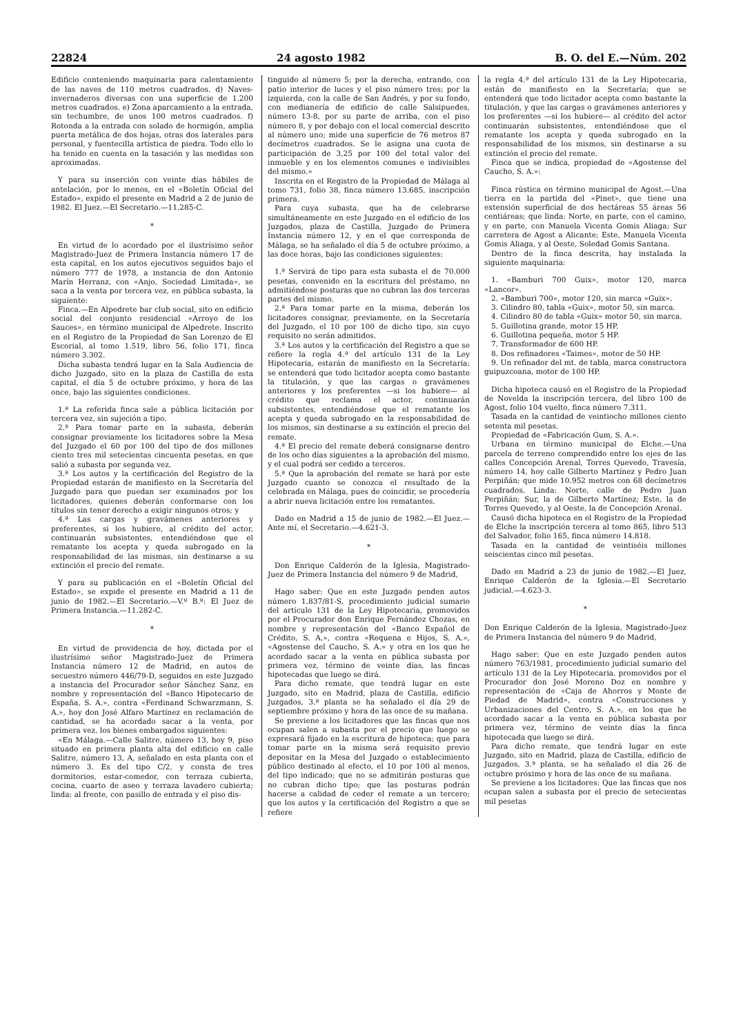22824 24 agosto 1982 B. O. del E.—Núm. 202
Edificio conteniendo maquinaria para calentamiento de las naves de 110 metros cuadrados. d) Naves-invernaderos diversas con una superficie de 1.200 metros cuadrados. e) Zona aparcamiento a la entrada, sin techumbre, de unos 100 metros cuadrados. f) Rotonda a la entrada con solado de hormigón, amplia puerta metálica de dos hojas, otras dos laterales para personal, y fuentecilla artística de piedra. Todo ello lo ha tenido en cuenta en la tasación y las medidas son aproximadas.
Y para su inserción con veinte días hábiles de antelación, por lo menos, en el «Boletín Oficial del Estado», expido el presente en Madrid a 2 de junio de 1982. El Juez.—El Secretario.—11.285-C.
*
En virtud de lo acordado por el ilustrísimo señor Magistrado-Juez de Primera Instancia número 17 de esta capital, en los autos ejecutivos seguidos bajo el número 777 de 1978, a instancia de don Antonio Marín Herranz, con «Anjo, Sociedad Limitada», se saca a la venta por tercera vez, en pública subasta, la siguiente:
Finca.—En Alpedrete bar club social, sito en edificio social del conjunto residencial «Arroyo de los Sauces», en término municipal de Alpedrete. Inscrito en el Registro de la Propiedad de San Lorenzo de El Escorial, al tomo 1.519, libro 56, folio 171, finca número 3.302.
Dicha subasta tendrá lugar en la Sala Audiencia de dicho Juzgado, sito en la plaza de Castilla de esta capital, el día 5 de octubre próximo, y hora de las once, bajo las siguientes condiciones.
1.ª La referida finca sale a pública licitación por tercera vez, sin sujeción a tipo.
2.ª Para tomar parte en la subasta, deberán consignar previamente los licitadores sobre la Mesa del Juzgado el 60 por 100 del tipo de dos millones ciento tres mil setecientas cincuenta pesetas, en que salió a subasta por segunda vez.
3.ª Los autos y la certificación del Registro de la Propiedad estarán de manifiesto en la Secretaría del Juzgado para que puedan ser examinados por los licitadores, quienes deberán conformarse con los títulos sin tener derecho a exigir ningunos otros; y
4.ª Las cargas y gravámenes anteriores y preferentes, si los hubiere, al crédito del actor, continuarán subsistentes, entendiéndose que el rematante los acepta y queda subrogado en la responsabilidad de las mismas, sin destinarse a su extinción el precio del remate.
Y para su publicación en el «Boletín Oficial del Estado», se expide el presente en Madrid a 11 de junio de 1982.—El Secretario.—V.º B.º: El Juez de Primera Instancia.—11.282-C.
*
En virtud de providencia de hoy, dictada por el ilustrísimo señor Magistrado-Juez de Primera Instancia número 12 de Madrid, en autos de secuestro número 446/79-D, seguidos en este Juzgado a instancia del Procurador señor Sánchez Sanz, en nombre y representación del «Banco Hipotecario de España, S. A.», contra «Ferdinand Schwarzmann, S. A.», hoy don José Alfaro Martínez en reclamación de cantidad, se ha acordado sacar a la venta, por primera vez, los bienes embargados siguientes:
«En Málaga.—Calle Salitre, número 13, hoy 9, piso situado en primera planta alta del edificio en calle Salitre, número 13, A, señalado en esta planta con el número 3. Es del tipo C/2, y consta de tres dormitorios, estar-comedor, con terraza cubierta, cocina, cuarto de aseo y terraza lavadero cubierta; linda: al frente, con pasillo de entrada y el piso dis-
tinguido al número 5; por la derecha, entrando, con patio interior de luces y el piso número tres; por la izquierda, con la calle de San Andrés, y por su fondo, con medianería de edificio de calle Salsipuedes, número 13-8, por su parte de arriba, con el piso número 8, y por debajo con el local comercial descrito al número uno; mide una superficie de 76 metros 87 decímetros cuadrados. Se le asigna una cuota de participación de 3,25 por 100 del total valor del inmueble y en los elementos comunes e indivisibles del mismo.»
Inscrita en el Registro de la Propiedad de Málaga al tomo 731, folio 38, finca número 13.685, inscripción primera.
Para cuya subasta, que ha de celebrarse simultáneamente en este Juzgado en el edificio de los Juzgados, plaza de Castilla, Juzgado de Primera Instancia número 12, y en el que corresponda de Málaga, se ha señalado el día 5 de octubre próximo, a las doce horas, bajo las condiciones siguientes:
1.ª Servirá de tipo para esta subasta el de 70.000 pesetas, convenido en la escritura del préstamo, no admitiéndose posturas que no cubran las dos terceras partes del mismo.
2.ª Para tomar parte en la misma, deberán los licitadores consignar, previamente, en la Secretaría del Juzgado, el 10 por 100 de dicho tipo, sin cuyo requisito no serán admitidos.
3.ª Los autos y la certificación del Registro a que se refiere la regla 4.ª del artículo 131 de la Ley Hipotecaria, estarán de manifiesto en la Secretaría; se entenderá que todo licitador acepta como bastante la titulación, y que las cargas o gravámenes anteriores y los preferentes —si los hubiere— al crédito que reclama el actor, continuarán subsistentes, entendiéndose que el rematante los acepta y queda subrogado en la responsabilidad de los mismos, sin destinarse a su extinción el precio del remate.
4.ª El precio del remate deberá consignarse dentro de los ocho días siguientes a la aprobación del mismo, y el cual podrá ser cedido a terceros.
5.ª Que la aprobación del remate se hará por este Juzgado cuanto se conozca el resultado de la celebrada en Málaga, pues de coincidir, se procedería a abrir nueva licitación entre los rematantes.
Dado en Madrid a 15 de junio de 1982.—El Juez.—Ante mí, el Secretario.—4.621-3.
*
Don Enrique Calderón de la Iglesia, Magistrado-Juez de Primera Instancia del número 9 de Madrid,
Hago saber: Que en este Juzgado penden autos número 1.837/81-S, procedimiento judicial sumario del artículo 131 de la Ley Hipotecaria, promovidos por el Procurador don Enrique Fernández Chozas, en nombre y representación del «Banco Español de Crédito, S. A.», contra «Requena e Hijos, S. A.», «Agostense del Caucho, S. A.» y otra en los que he acordado sacar a la venta en pública subasta por primera vez, término de veinte días, las fincas hipotecadas que luego se dirá.
Para dicho remate, que tendrá lugar en este Juzgado, sito en Madrid, plaza de Castilla, edificio Juzgados, 3.ª planta se ha señalado el día 29 de septiembre próximo y hora de las once de su mañana.
Se previene a los licitadores que las fincas que nos ocupan salen a subasta por el precio que luego se expresará fijado en la escritura de hipoteca; que para tomar parte en la misma será requisito previo depositar en la Mesa del Juzgado o establecimiento público destinado al efecto, el 10 por 100 al menos, del tipo indicado; que no se admitirán posturas que no cubran dicho tipo; que las posturas podrán hacerse a calidad de ceder el remate a un tercero; que los autos y la certificación del Registro a que se refiere
la regla 4.ª del artículo 131 de la Ley Hipotecaria, están de manifiesto en la Secretaría; que se entenderá que todo licitador acepta como bastante la titulación, y que las cargas o gravámenes anteriores y los preferentes —si los hubiere— al crédito del actor continuarán subsistentes, entendiéndose que el rematante los acepta y queda subrogado en la responsabilidad de los mismos, sin destinarse a su extinción el precio del remate.
Finca que se indica, propiedad de «Agostense del Caucho, S. A.»:
Finca rústica en término municipal de Agost.—Una tierra en la partida del «Pinet», que tiene una extensión superficial de dos hectáreas 55 áreas 56 centiáreas; que linda: Norte, en parte, con el camino, y en parte, con Manuela Vicenta Gomis Aliaga; Sur carretera de Agost a Alicante; Este, Manuela Vicenta Gomis Aliaga, y al Oeste, Soledad Gomis Santana.
Dentro de la finca descrita, hay instalada la siguiente maquinaria:
1. «Bamburi 700 Guix», motor 120, marca «Lancor».
2. «Bamburi 700», motor 120, sin marca «Guix».
3. Cilindro 80, tabla «Guix», motor 50, sin marca.
4. Cilindro 80 de tabla «Guix» motor 50, sin marca.
5. Guillotina grande, motor 15 HP.
6. Guillotina pequeña, motor 5 HP.
7. Transformador de 600 HP.
8. Dos refinadores «Taimes», motor de 50 HP.
9. Un refinador del mt. de tabla, marca constructora guipuzcoana, motor de 100 HP.
Dicha hipoteca causó en el Registro de la Propiedad de Novelda la inscripción tercera, del libro 100 de Agost, folio 104 vuelto, finca número 7.311.
Tasada en la cantidad de veintiocho millones ciento setenta mil pesetas.
Propiedad de «Fabricación Gum, S. A.».
Urbana en término municipal de Elche.—Una parcela de terreno comprendido entre los ejes de las calles Concepción Arenal, Torres Quevedo, Travesía, número 14, hoy calle Gilberto Martínez y Pedro Juan Perpiñán; que mide 10.952 metros con 68 decímetros cuadrados. Linda: Norte, calle de Pedro Juan Perpiñán; Sur, la de Gilberto Martínez; Este, la de Torres Quevedo, y al Oeste, la de Concepción Arenal.
Causó dicha hipoteca en el Registro de la Propiedad de Elche la inscripción tercera al tomo 865, libro 513 del Salvador, folio 165, finca número 14.818.
Tasada en la cantidad de veintiséis millones seiscientas cinco mil pesetas.
Dado en Madrid a 23 de junio de 1982.—El Juez, Enrique Calderón de la Iglesia.—El Secretario judicial.—4.623-3.
*
Don Enrique Calderón de la Iglesia, Magistrado-Juez de Primera Instancia del número 9 de Madrid,
Hago saber: Que en este Juzgado penden autos número 763/1981, procedimiento judicial sumario del artículo 131 de la Ley Hipotecaria, promovidos por el Procurador don José Moreno Doz en nombre y representación de «Caja de Ahorros y Monte de Piedad de Madrid», contra «Construcciones y Urbanizaciones del Centro, S. A.», en los que he acordado sacar a la venta en pública subasta por primera vez, término de veinte días la finca hipotecada que luego se dirá.
Para dicho remate, que tendrá lugar en este Juzgado, sito en Madrid, plaza de Castilla, edificio de Juzgados, 3.ª planta, se ha señalado el día 26 de octubre próximo y hora de las once de su mañana.
Se previene a los licitadores: Que las fincas que nos ocupan salen a subasta por el precio de setecientas mil pesetas